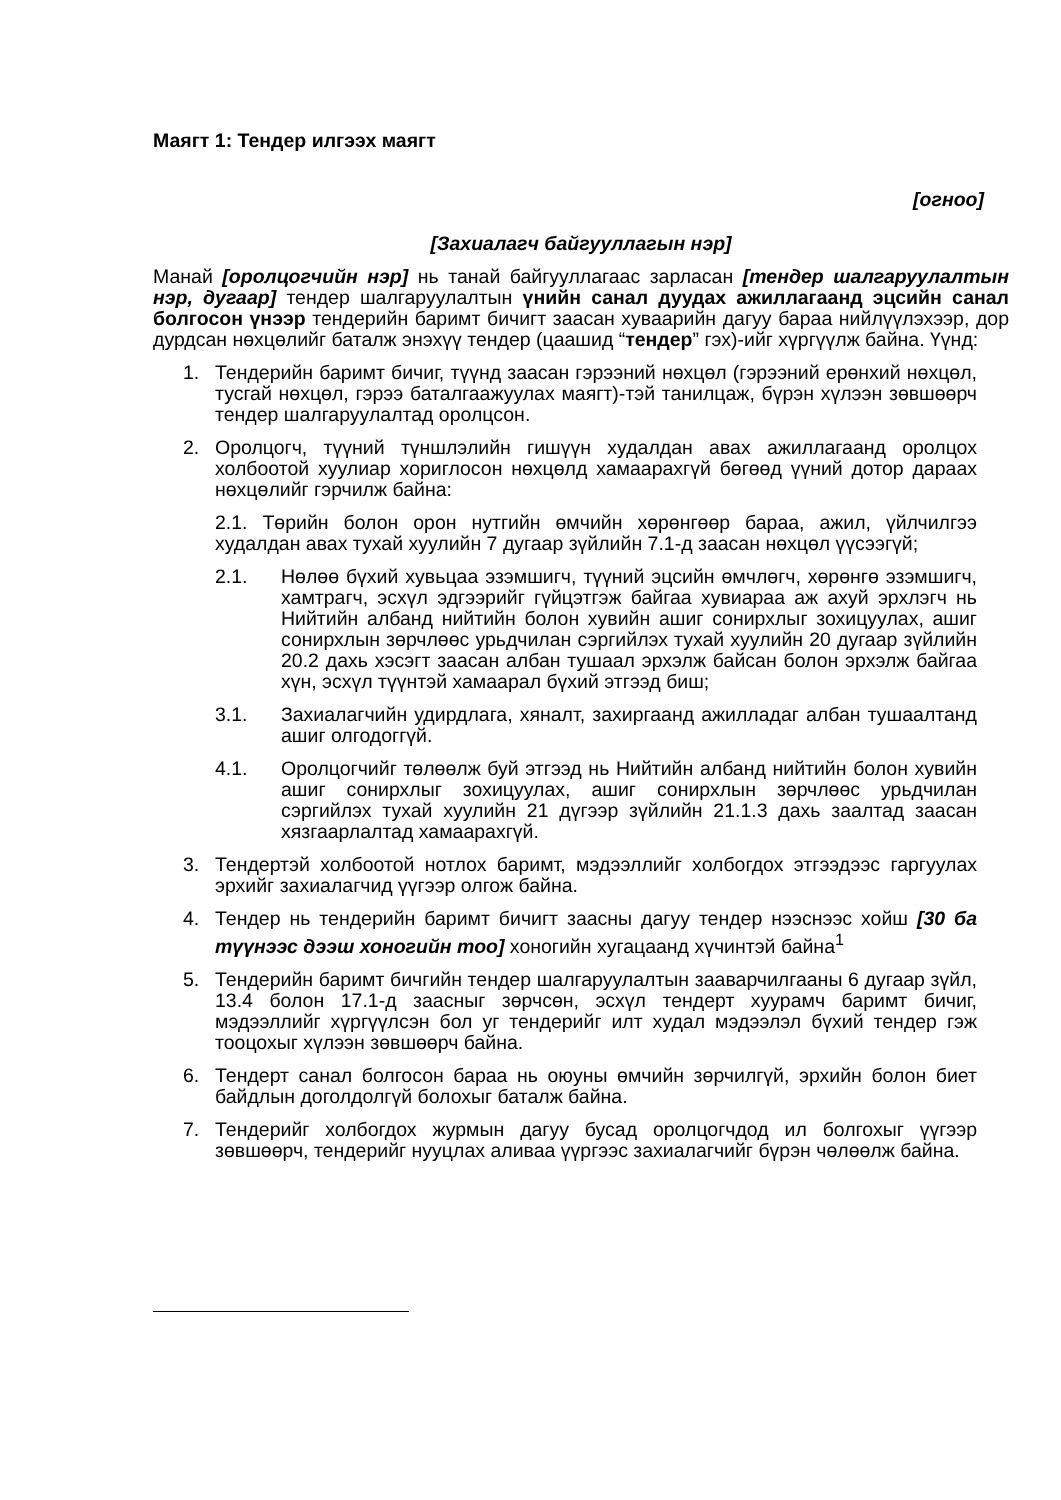Маягт 1: Тендер илгээх маягт
[огноо]
[Захиалагч байгууллагын нэр]
Манай [оролцогчийн нэр] нь танай байгууллагаас зарласан [тендер шалгаруулалтын нэр, дугаар] тендер шалгаруулалтын үнийн санал дуудах ажиллагаанд эцсийн санал болгосон үнээр тендерийн баримт бичигт заасан хуваарийн дагуу бараа нийлүүлэхээр, дор дурдсан нөхцөлийг баталж энэхүү тендер (цаашид “тендер” гэх)-ийг хүргүүлж байна. Үүнд:
1. Тендерийн баримт бичиг, түүнд заасан гэрээний нөхцөл (гэрээний ерөнхий нөхцөл, тусгай нөхцөл, гэрээ баталгаажуулах маягт)-тэй танилцаж, бүрэн хүлээн зөвшөөрч тендер шалгаруулалтад оролцсон.
2. Оролцогч, түүний түншлэлийн гишүүн худалдан авах ажиллагаанд оролцох холбоотой хуулиар хориглосон нөхцөлд хамаарахгүй бөгөөд үүний дотор дараах нөхцөлийг гэрчилж байна:
2.1. Төрийн болон орон нутгийн өмчийн хөрөнгөөр бараа, ажил, үйлчилгээ худалдан авах тухай хуулийн 7 дугаар зүйлийн 7.1-д заасан нөхцөл үүсээгүй;
2.1. Нөлөө бүхий хувьцаа эзэмшигч, түүний эцсийн өмчлөгч, хөрөнгө эзэмшигч, хамтрагч, эсхүл эдгээрийг гүйцэтгэж байгаа хувиараа аж ахуй эрхлэгч нь Нийтийн албанд нийтийн болон хувийн ашиг сонирхлыг зохицуулах, ашиг сонирхлын зөрчлөөс урьдчилан сэргийлэх тухай хуулийн 20 дугаар зүйлийн 20.2 дахь хэсэгт заасан албан тушаал эрхэлж байсан болон эрхэлж байгаа хүн, эсхүл түүнтэй хамаарал бүхий этгээд биш;
3.1. Захиалагчийн удирдлага, хяналт, захиргаанд ажилладаг албан тушаалтанд ашиг олгодоггүй.
4.1. Оролцогчийг төлөөлж буй этгээд нь Нийтийн албанд нийтийн болон хувийн ашиг сонирхлыг зохицуулах, ашиг сонирхлын зөрчлөөс урьдчилан сэргийлэх тухай хуулийн 21 дүгээр зүйлийн 21.1.3 дахь заалтад заасан хязгаарлалтад хамаарахгүй.
3. Тендертэй холбоотой нотлох баримт, мэдээллийг холбогдох этгээдээс гаргуулах эрхийг захиалагчид үүгээр олгож байна.
4. Тендер нь тендерийн баримт бичигт заасны дагуу тендер нээснээс хойш [30 ба түүнээс дээш хоногийн тоо] хоногийн хугацаанд хүчинтэй байна<sup>1</sup>
5. Тендерийн баримт бичгийн тендер шалгаруулалтын зааварчилгааны 6 дугаар зүйл, 13.4 болон 17.1-д заасныг зөрчсөн, эсхүл тендерт хуурамч баримт бичиг, мэдээллийг хүргүүлсэн бол уг тендерийг илт худал мэдээлэл бүхий тендер гэж тооцохыг хүлээн зөвшөөрч байна.
6. Тендерт санал болгосон бараа нь оюуны өмчийн зөрчилгүй, эрхийн болон биет байдлын доголдолгүй болохыг баталж байна.
7. Тендерийг холбогдох журмын дагуу бусад оролцогчдод ил болгохыг үүгээр зөвшөөрч, тендерийг нууцлах аливаа үүргээс захиалагчийг бүрэн чөлөөлж байна.